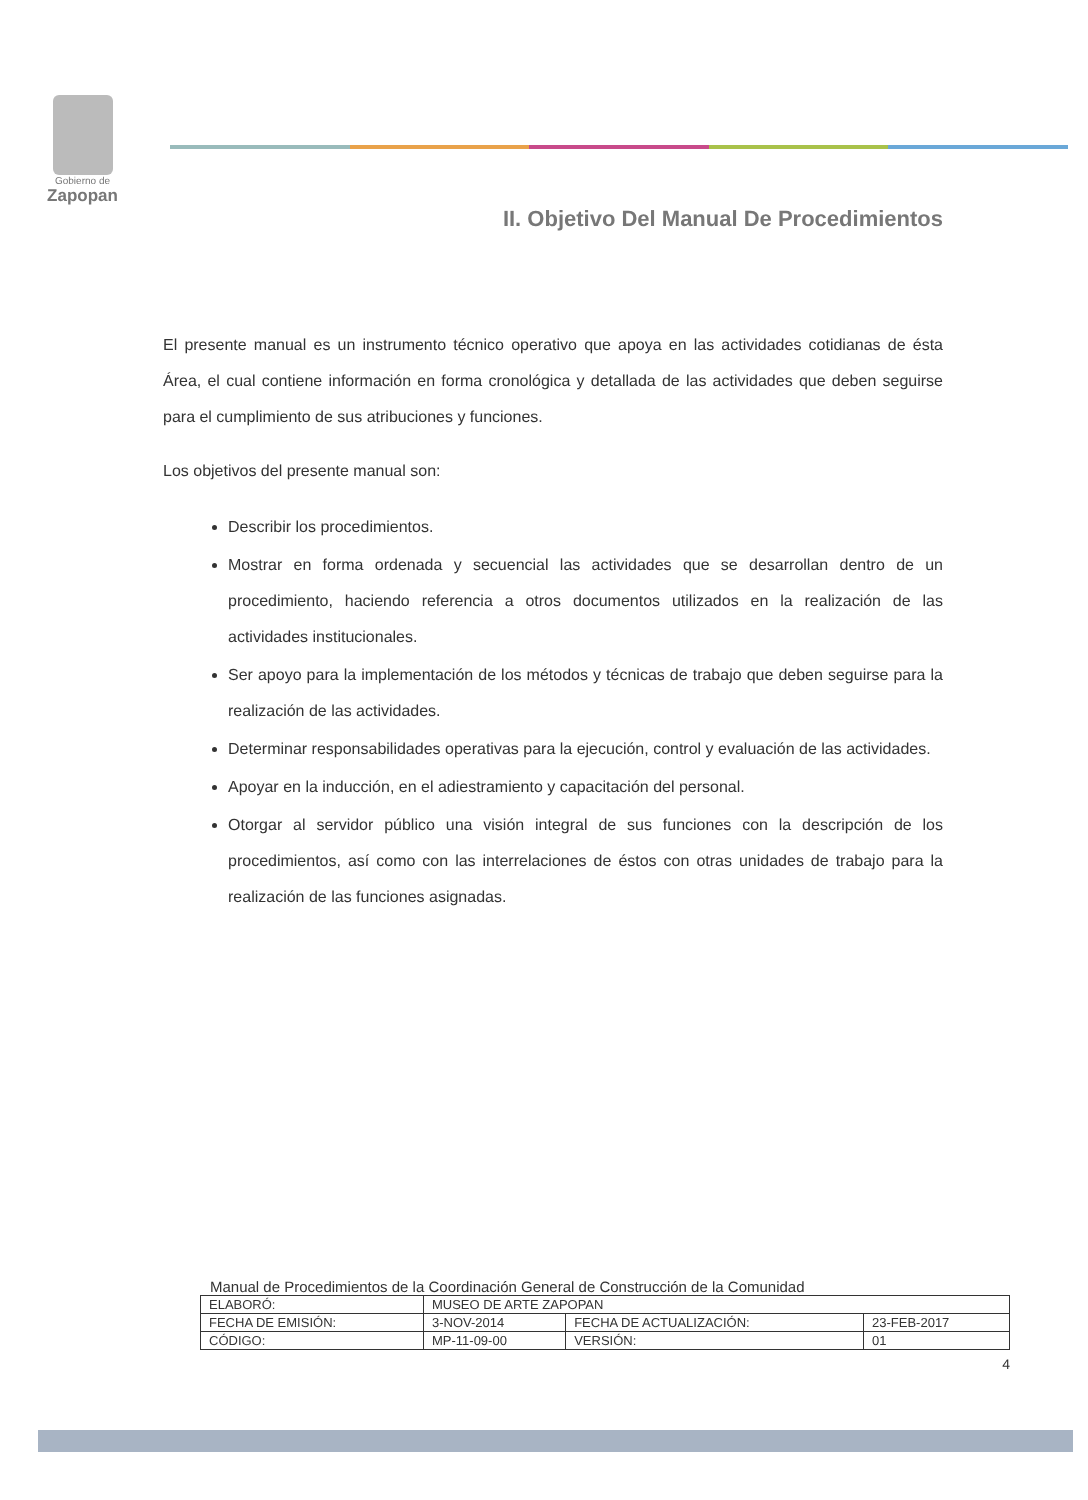Gobierno de
Zapopan
II. Objetivo Del Manual De Procedimientos
El presente manual es un instrumento técnico operativo que apoya en las actividades cotidianas de ésta Área, el cual contiene información en forma cronológica y detallada de las actividades que deben seguirse para el cumplimiento de sus atribuciones y funciones.
Los objetivos del presente manual son:
Describir los procedimientos.
Mostrar en forma ordenada y secuencial las actividades que se desarrollan dentro de un procedimiento, haciendo referencia a otros documentos utilizados en la realización de las actividades institucionales.
Ser apoyo para la implementación de los métodos y técnicas de trabajo que deben seguirse para la realización de las actividades.
Determinar responsabilidades operativas para la ejecución, control y evaluación de las actividades.
Apoyar en la inducción, en el adiestramiento y capacitación del personal.
Otorgar al servidor público una visión integral de sus funciones con la descripción de los procedimientos, así como con las interrelaciones de éstos con otras unidades de trabajo para la realización de las funciones asignadas.
Manual de Procedimientos de la Coordinación General de Construcción de la Comunidad
| ELABORÓ: | MUSEO DE ARTE ZAPOPAN | | |
| FECHA DE EMISIÓN: | 3-NOV-2014 | FECHA DE ACTUALIZACIÓN: | 23-FEB-2017 |
| CÓDIGO: | MP-11-09-00 | VERSIÓN: | 01 |
4